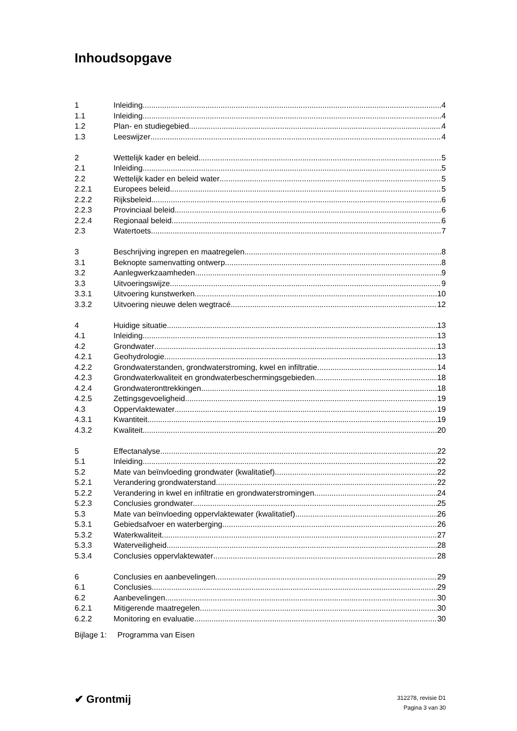Inhoudsopgave
1 Inleiding 4
1.1 Inleiding 4
1.2 Plan- en studiegebied 4
1.3 Leeswijzer 4
2 Wettelijk kader en beleid 5
2.1 Inleiding 5
2.2 Wettelijk kader en beleid water 5
2.2.1 Europees beleid 5
2.2.2 Rijksbeleid 6
2.2.3 Provinciaal beleid 6
2.2.4 Regionaal beleid 6
2.3 Watertoets 7
3 Beschrijving ingrepen en maatregelen 8
3.1 Beknopte samenvatting ontwerp 8
3.2 Aanlegwerkzaamheden 9
3.3 Uitvoeringswijze 9
3.3.1 Uitvoering kunstwerken 10
3.3.2 Uitvoering nieuwe delen wegtracé 12
4 Huidige situatie 13
4.1 Inleiding 13
4.2 Grondwater 13
4.2.1 Geohydrologie 13
4.2.2 Grondwaterstanden, grondwaterstroming, kwel en infiltratie 14
4.2.3 Grondwaterkwaliteit en grondwaterbeschermingsgebieden 18
4.2.4 Grondwateronttrekkingen 18
4.2.5 Zettingsgevoeligheid 19
4.3 Oppervlaktewater 19
4.3.1 Kwantiteit 19
4.3.2 Kwaliteit 20
5 Effectanalyse 22
5.1 Inleiding 22
5.2 Mate van beïnvloeding grondwater (kwalitatief) 22
5.2.1 Verandering grondwaterstand 22
5.2.2 Verandering in kwel en infiltratie en grondwaterstromingen 24
5.2.3 Conclusies grondwater 25
5.3 Mate van beïnvloeding oppervlaktewater (kwalitatief) 26
5.3.1 Gebiedsafvoer en waterberging 26
5.3.2 Waterkwaliteit 27
5.3.3 Waterveiligheid 28
5.3.4 Conclusies oppervlaktewater 28
6 Conclusies en aanbevelingen 29
6.1 Conclusies 29
6.2 Aanbevelingen 30
6.2.1 Mitigerende maatregelen 30
6.2.2 Monitoring en evaluatie 30
Bijlage 1: Programma van Eisen
✔ Grontmij
312278, revisie D1
Pagina 3 van 30